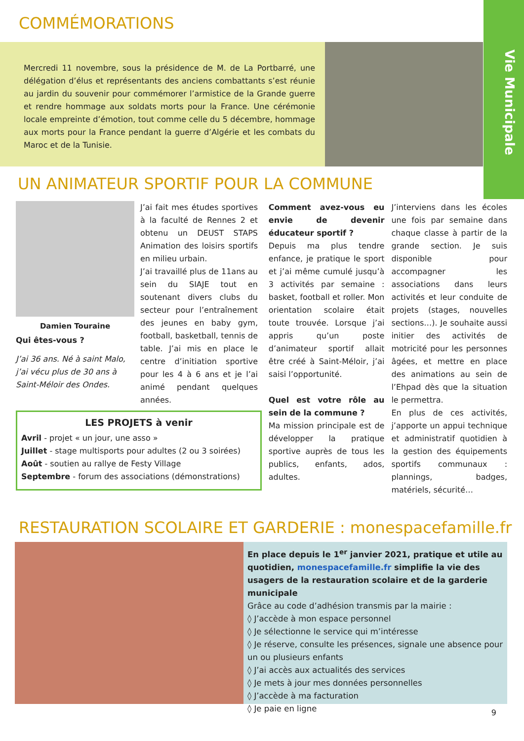Vie Municipale
COMMÉMORATIONS
Mercredi 11 novembre, sous la présidence de M. de La Portbarré, une délégation d’élus et représentants des anciens combattants s’est réunie au jardin du souvenir pour commémorer l’armistice de la Grande guerre et rendre hommage aux soldats morts pour la France. Une cérémonie locale empreinte d’émotion, tout comme celle du 5 décembre, hommage aux morts pour la France pendant la guerre d’Algérie et les combats du Maroc et de la Tunisie.
UN ANIMATEUR SPORTIF POUR LA COMMUNE
Damien Touraine
Qui êtes-vous ?
J’ai 36 ans. Né à saint Malo, j’ai vécu plus de 30 ans à Saint-Méloir des Ondes.
J’ai fait mes études sportives à la faculté de Rennes 2 et obtenu un DEUST STAPS Animation des loisirs sportifs en milieu urbain.
J’ai travaillé plus de 11ans au sein du SIAJE tout en soutenant divers clubs du secteur pour l’entraînement des jeunes en baby gym, football, basketball, tennis de table. J’ai mis en place le centre d’initiation sportive pour les 4 à 6 ans et je l’ai animé pendant quelques années.
LES PROJETS à venir
Avril - projet « un jour, une asso »
Juillet - stage multisports pour adultes (2 ou 3 soirées)
Août - soutien au rallye de Festy Village
Septembre - forum des associations (démonstrations)
Comment avez-vous eu envie de devenir éducateur sportif ?
Depuis ma plus tendre enfance, je pratique le sport et j’ai même cumulé jusqu’à 3 activités par semaine : basket, football et roller. Mon orientation scolaire était toute trouvée. Lorsque j’ai appris qu’un poste d’animateur sportif allait être créé à Saint-Méloir, j’ai saisi l’opportunité.
Quel est votre rôle au sein de la commune ?
Ma mission principale est de développer la pratique sportive auprès de tous les publics, enfants, ados, adultes.
J’interviens dans les écoles une fois par semaine dans chaque classe à partir de la grande section. Je suis disponible pour accompagner les associations dans leurs activités et leur conduite de projets (stages, nouvelles sections…). Je souhaite aussi initier des activités de motricité pour les personnes âgées, et mettre en place des animations au sein de l’Ehpad dès que la situation le permettra.
En plus de ces activités, j’apporte un appui technique et administratif quotidien à la gestion des équipements sportifs communaux : plannings, badges, matériels, sécurité…
RESTAURATION SCOLAIRE ET GARDERIE : monespacefamille.fr
En place depuis le 1<sup>er</sup> janvier 2021, pratique et utile au quotidien, monespacefamille.fr simplifie la vie des usagers de la restauration scolaire et de la garderie municipale
Grâce au code d’adhésion transmis par la mairie :
◊ J’accède à mon espace personnel
◊ Je sélectionne le service qui m’intéresse
◊ Je réserve, consulte les présences, signale une absence pour un ou plusieurs enfants
◊ J’ai accès aux actualités des services
◊ Je mets à jour mes données personnelles
◊ J’accède à ma facturation
◊ Je paie en ligne
9